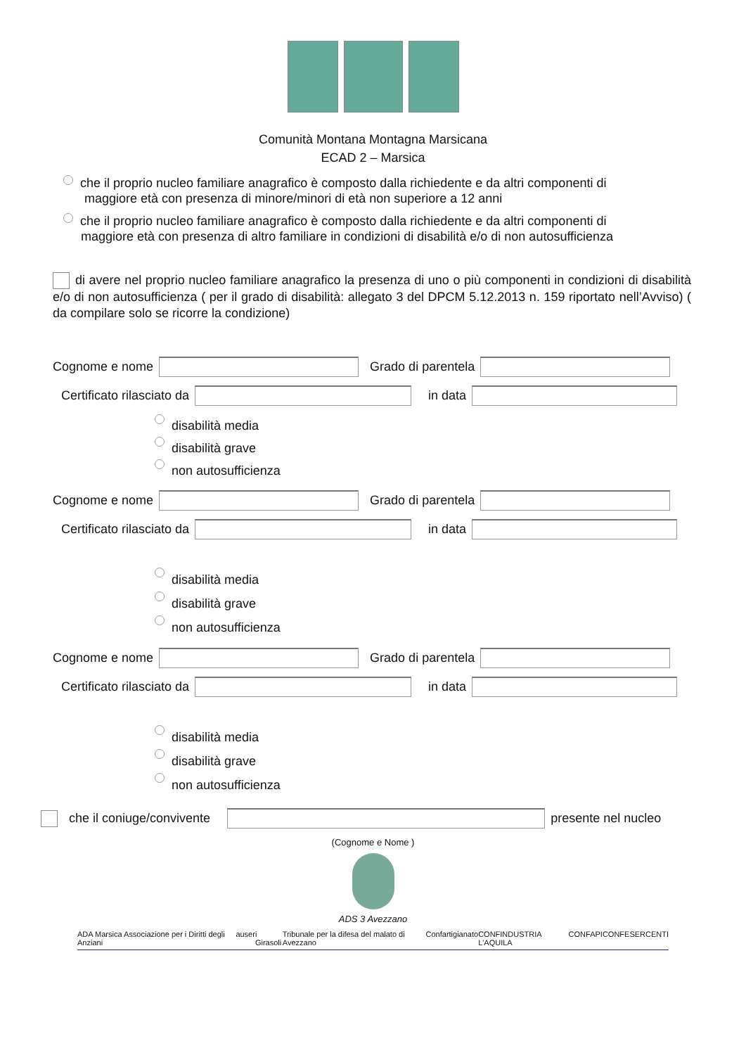Comunità Montana Montagna Marsicana
ECAD 2 – Marsica
che il proprio nucleo familiare anagrafico è composto dalla richiedente e da altri componenti di
maggiore età con presenza di minore/minori di età non superiore a 12 anni
che il proprio nucleo familiare anagrafico è composto dalla richiedente e da altri componenti di
maggiore età con presenza di altro familiare in condizioni di disabilità e/o di non autosufficienza
di avere nel proprio nucleo familiare anagrafico la presenza di uno o più componenti in condizioni di disabilità e/o di non autosufficienza ( per il grado di disabilità: allegato 3 del DPCM 5.12.2013 n. 159 riportato nell’Avviso) ( da compilare solo se ricorre la condizione)
Cognome e nome Grado di parentela
Certificato rilasciato da in data
disabilità media
disabilità grave
non autosufficienza
Cognome e nome Grado di parentela
Certificato rilasciato da in data
disabilità media
disabilità grave
non autosufficienza
Cognome e nome Grado di parentela
Certificato rilasciato da in data
disabilità media
disabilità grave
non autosufficienza
che il coniuge/convivente presente nel nucleo
(Cognome e Nome )
ADS 3 Avezzano
ADA Marsica Associazione per i Diritti degli Anziani auser i Girasoli Tribunale per la difesa del malato di Avezzano Confartigianato CONFINDUSTRIA L'AQUILA CONFAPI CONFESERCENTI